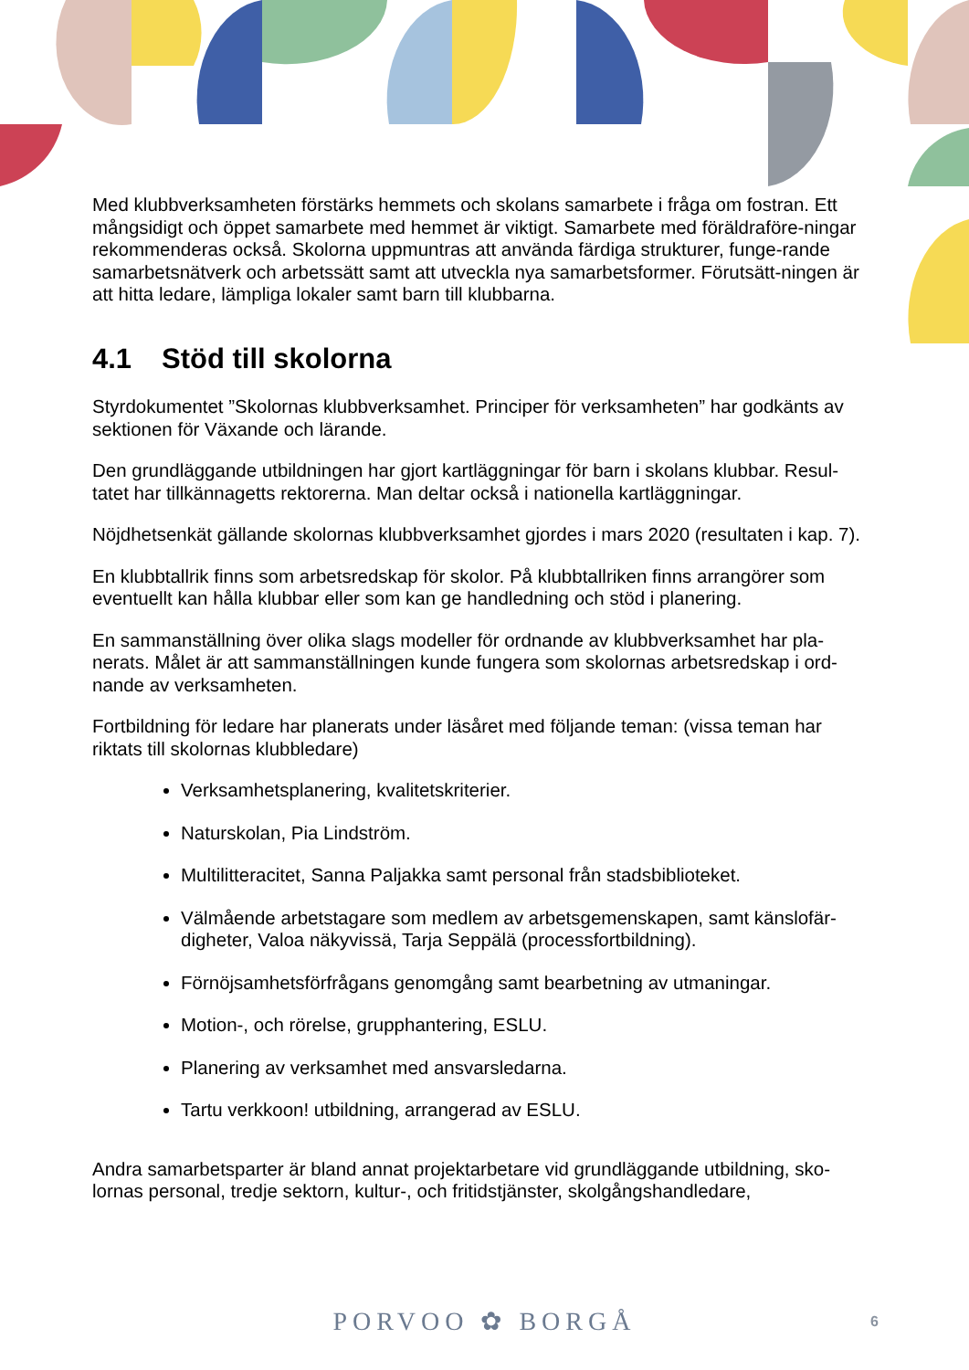Med klubbverksamheten förstärks hemmets och skolans samarbete i fråga om fostran. Ett mångsidigt och öppet samarbete med hemmet är viktigt. Samarbete med föräldraföre-ningar rekommenderas också. Skolorna uppmuntras att använda färdiga strukturer, funge-rande samarbetsnätverk och arbetssätt samt att utveckla nya samarbetsformer. Förutsätt-ningen är att hitta ledare, lämpliga lokaler samt barn till klubbarna.
4.1 Stöd till skolorna
Styrdokumentet ”Skolornas klubbverksamhet. Principer för verksamheten” har godkänts av sektionen för Växande och lärande.
Den grundläggande utbildningen har gjort kartläggningar för barn i skolans klubbar. Resul-tatet har tillkännagetts rektorerna. Man deltar också i nationella kartläggningar.
Nöjdhetsenkät gällande skolornas klubbverksamhet gjordes i mars 2020 (resultaten i kap. 7).
En klubbtallrik finns som arbetsredskap för skolor. På klubbtallriken finns arrangörer som eventuellt kan hålla klubbar eller som kan ge handledning och stöd i planering.
En sammanställning över olika slags modeller för ordnande av klubbverksamhet har pla-nerats. Målet är att sammanställningen kunde fungera som skolornas arbetsredskap i ord-nande av verksamheten.
Fortbildning för ledare har planerats under läsåret med följande teman: (vissa teman har riktats till skolornas klubbledare)
Verksamhetsplanering, kvalitetskriterier.
Naturskolan, Pia Lindström.
Multilitteracitet, Sanna Paljakka samt personal från stadsbiblioteket.
Välmående arbetstagare som medlem av arbetsgemenskapen, samt känslofär-digheter, Valoa näkyvissä, Tarja Seppälä (processfortbildning).
Förnöjsamhetsförfrågans genomgång samt bearbetning av utmaningar.
Motion-, och rörelse, grupphantering, ESLU.
Planering av verksamhet med ansvarsledarna.
Tartu verkkoon! utbildning, arrangerad av ESLU.
Andra samarbetsparter är bland annat projektarbetare vid grundläggande utbildning, sko-lornas personal, tredje sektorn, kultur-, och fritidstjänster, skolgångshandledare,
PORVOO ✿ BORGÅ 6